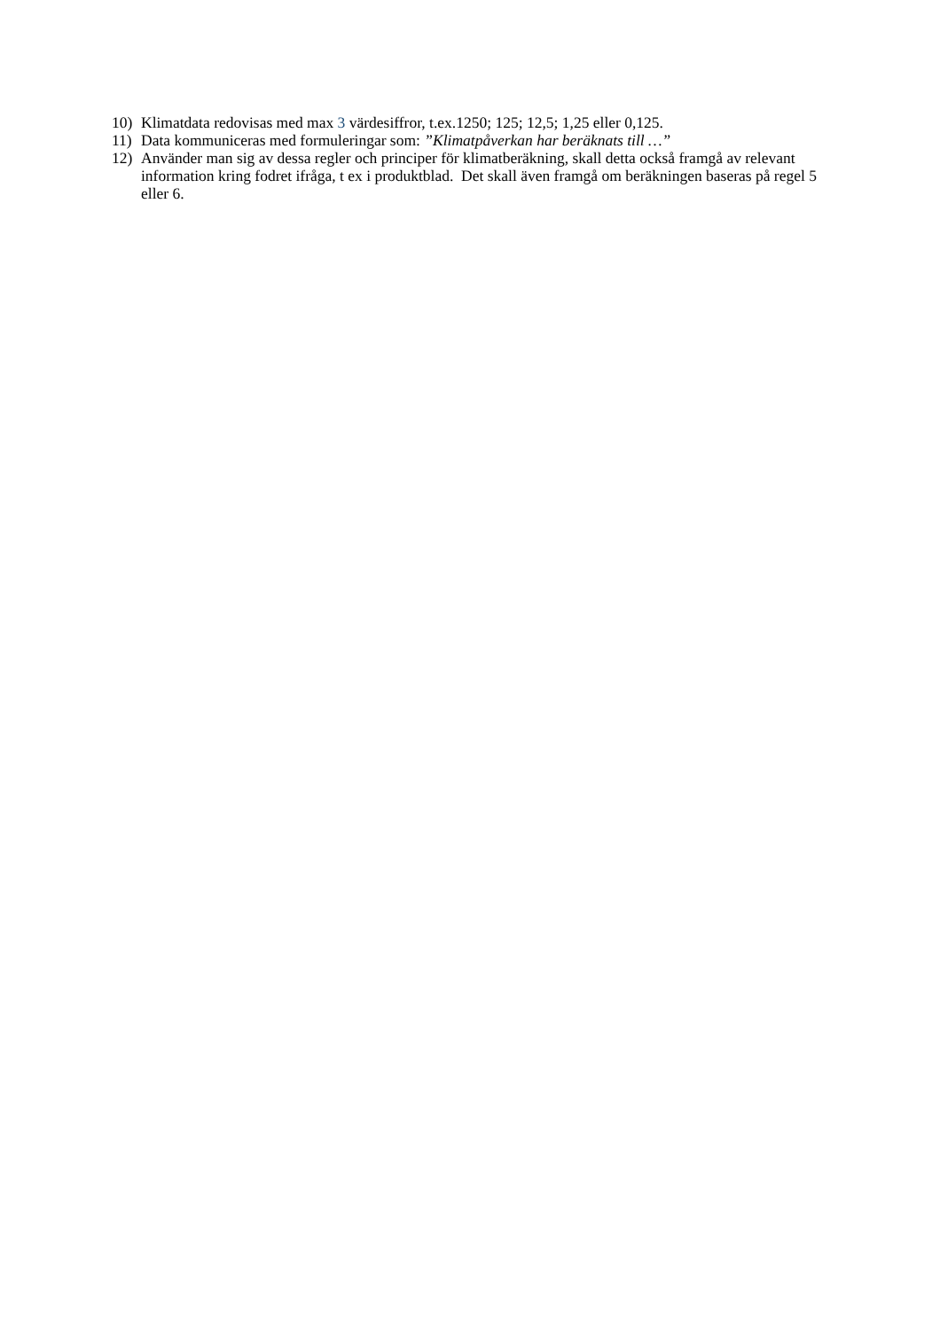10) Klimatdata redovisas med max 3 värdesiffror, t.ex.1250; 125; 12,5; 1,25 eller 0,125.
11) Data kommuniceras med formuleringar som: ”Klimatpåverkan har beräknats till …”
12) Använder man sig av dessa regler och principer för klimatberäkning, skall detta också framgå av relevant information kring fodret ifråga, t ex i produktblad. Det skall även framgå om beräkningen baseras på regel 5 eller 6.